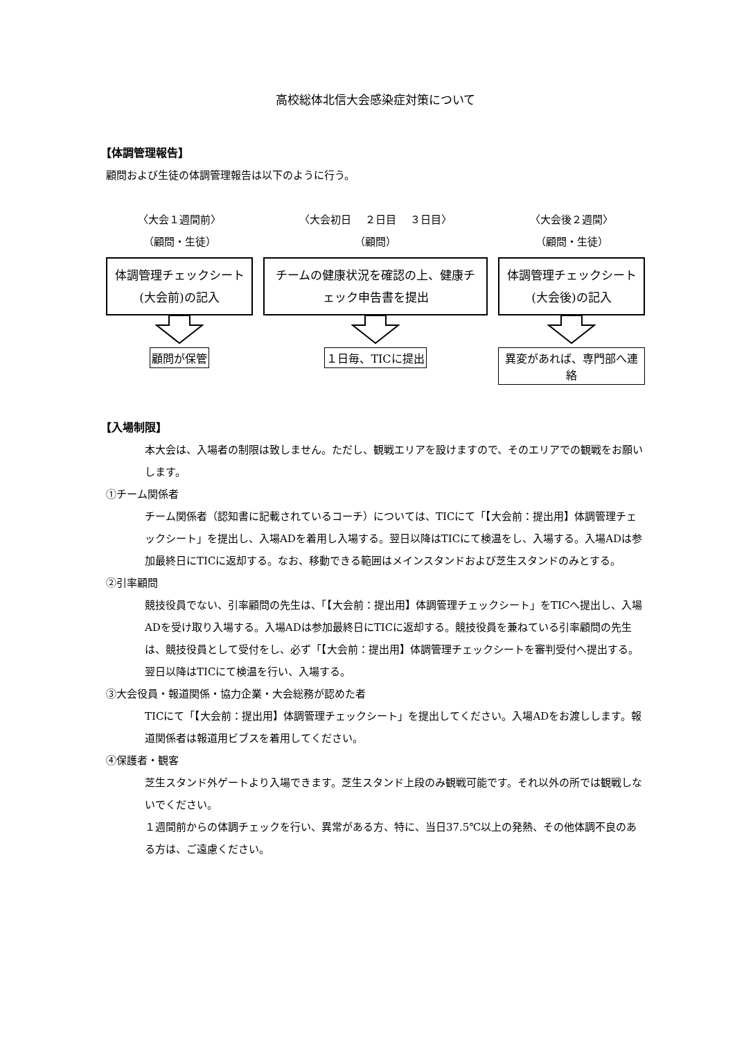高校総体北信大会感染症対策について
【体調管理報告】
顧問および生徒の体調管理報告は以下のように行う。
〈大会１週間前〉
（顧問・生徒）
体調管理チェックシート(大会前)の記入
顧問が保管
〈大会初日　 ２日目　 ３日目〉
（顧問）
チームの健康状況を確認の上、健康チェック申告書を提出
１日毎、TICに提出
〈大会後２週間〉
（顧問・生徒）
体調管理チェックシート(大会後)の記入
異変があれば、専門部へ連絡
【入場制限】
本大会は、入場者の制限は致しません。ただし、観戦エリアを設けますので、そのエリアでの観戦をお願いします。
①チーム関係者
チーム関係者（認知書に記載されているコーチ）については、TICにて「【大会前：提出用】体調管理チェックシート」を提出し、入場ADを着用し入場する。翌日以降はTICにて検温をし、入場する。入場ADは参加最終日にTICに返却する。なお、移動できる範囲はメインスタンドおよび芝生スタンドのみとする。
②引率顧問
競技役員でない、引率顧問の先生は、「【大会前：提出用】体調管理チェックシート」をTICへ提出し、入場ADを受け取り入場する。入場ADは参加最終日にTICに返却する。競技役員を兼ねている引率顧問の先生は、競技役員として受付をし、必ず「【大会前：提出用】体調管理チェックシートを審判受付へ提出する。翌日以降はTICにて検温を行い、入場する。
③大会役員・報道関係・協力企業・大会総務が認めた者
TICにて「【大会前：提出用】体調管理チェックシート」を提出してください。入場ADをお渡しします。報道関係者は報道用ビブスを着用してください。
④保護者・観客
芝生スタンド外ゲートより入場できます。芝生スタンド上段のみ観戦可能です。それ以外の所では観戦しないでください。
１週間前からの体調チェックを行い、異常がある方、特に、当日37.5℃以上の発熱、その他体調不良のある方は、ご遠慮ください。